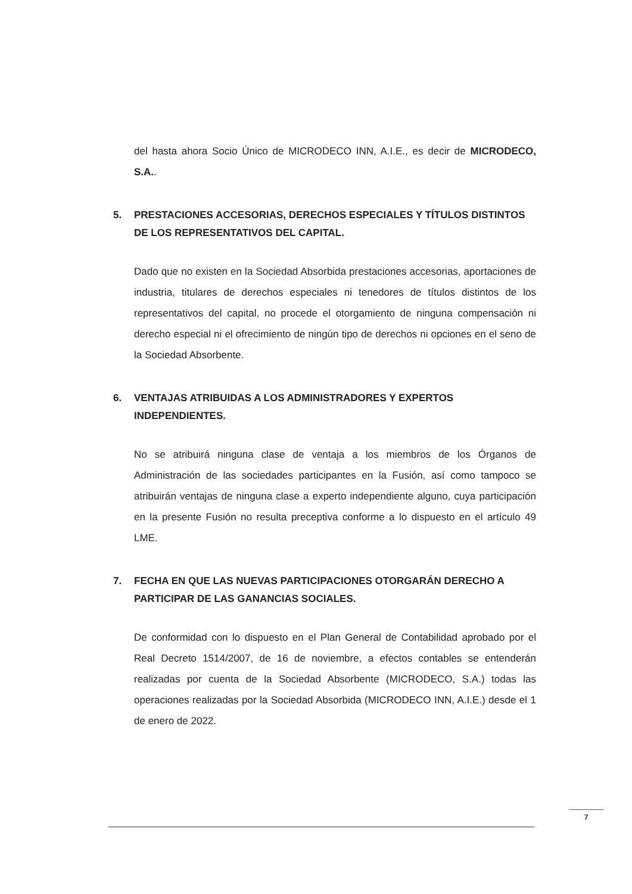del hasta ahora Socio Único de MICRODECO INN, A.I.E., es decir de MICRODECO, S.A..
5. PRESTACIONES ACCESORIAS, DERECHOS ESPECIALES Y TÍTULOS DISTINTOS DE LOS REPRESENTATIVOS DEL CAPITAL.
Dado que no existen en la Sociedad Absorbida prestaciones accesorias, aportaciones de industria, titulares de derechos especiales ni tenedores de títulos distintos de los representativos del capital, no procede el otorgamiento de ninguna compensación ni derecho especial ni el ofrecimiento de ningún tipo de derechos ni opciones en el seno de la Sociedad Absorbente.
6. VENTAJAS ATRIBUIDAS A LOS ADMINISTRADORES Y EXPERTOS INDEPENDIENTES.
No se atribuirá ninguna clase de ventaja a los miembros de los Órganos de Administración de las sociedades participantes en la Fusión, así como tampoco se atribuirán ventajas de ninguna clase a experto independiente alguno, cuya participación en la presente Fusión no resulta preceptiva conforme a lo dispuesto en el artículo 49 LME.
7. FECHA EN QUE LAS NUEVAS PARTICIPACIONES OTORGARÁN DERECHO A PARTICIPAR DE LAS GANANCIAS SOCIALES.
De conformidad con lo dispuesto en el Plan General de Contabilidad aprobado por el Real Decreto 1514/2007, de 16 de noviembre, a efectos contables se entenderán realizadas por cuenta de la Sociedad Absorbente (MICRODECO, S.A.) todas las operaciones realizadas por la Sociedad Absorbida (MICRODECO INN, A.I.E.) desde el 1 de enero de 2022.
7